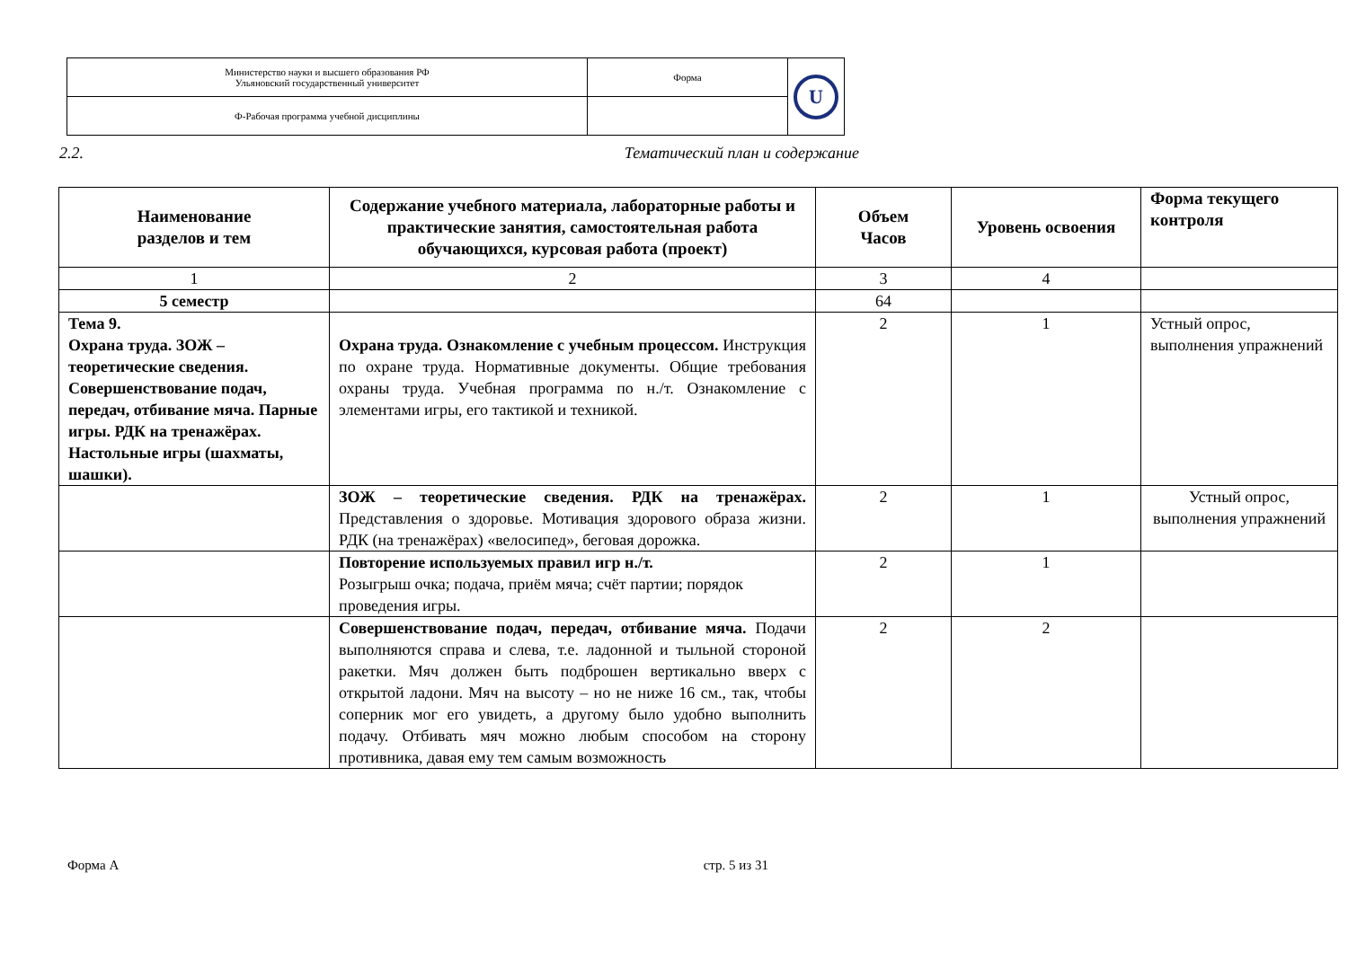| Министерство науки и высшего образования РФ Ульяновский государственный университет | Форма | U |
| Ф-Рабочая программа учебной дисциплины | | |
2.2. Тематический план и содержание
| Наименование разделов и тем | Содержание учебного материала, лабораторные работы и практические занятия, самостоятельная работа обучающихся, курсовая работа (проект) | Объем Часов | Уровень освоения | Форма текущего контроля |
| --- | --- | --- | --- | --- |
| 1 | 2 | 3 | 4 | |
| 5 семестр | | 64 | | |
| Тема 9. Охрана труда. ЗОЖ – теоретические сведения. Совершенствование подач, передач, отбивание мяча. Парные игры. РДК на тренажёрах. Настольные игры (шахматы, шашки). | Охрана труда. Ознакомление с учебным процессом. Инструкция по охране труда. Нормативные документы. Общие требования охраны труда. Учебная программа по н./т. Ознакомление с элементами игры, его тактикой и техникой. | 2 | 1 | Устный опрос, выполнения упражнений |
| | ЗОЖ – теоретические сведения. РДК на тренажёрах. Представления о здоровье. Мотивация здорового образа жизни. РДК (на тренажёрах) «велосипед», беговая дорожка. | 2 | 1 | Устный опрос, выполнения упражнений |
| | Повторение используемых правил игр н./т. Розыгрыш очка; подача, приём мяча; счёт партии; порядок проведения игры. | 2 | 1 | |
| | Совершенствование подач, передач, отбивание мяча. Подачи выполняются справа и слева, т.е. ладонной и тыльной стороной ракетки. Мяч должен быть подброшен вертикально вверх с открытой ладони. Мяч на высоту – но не ниже 16 см., так, чтобы соперник мог его увидеть, а другому было удобно выполнить подачу. Отбивать мяч можно любым способом на сторону противника, давая ему тем самым возможность | 2 | 2 | |
Форма А стр. 5 из 31